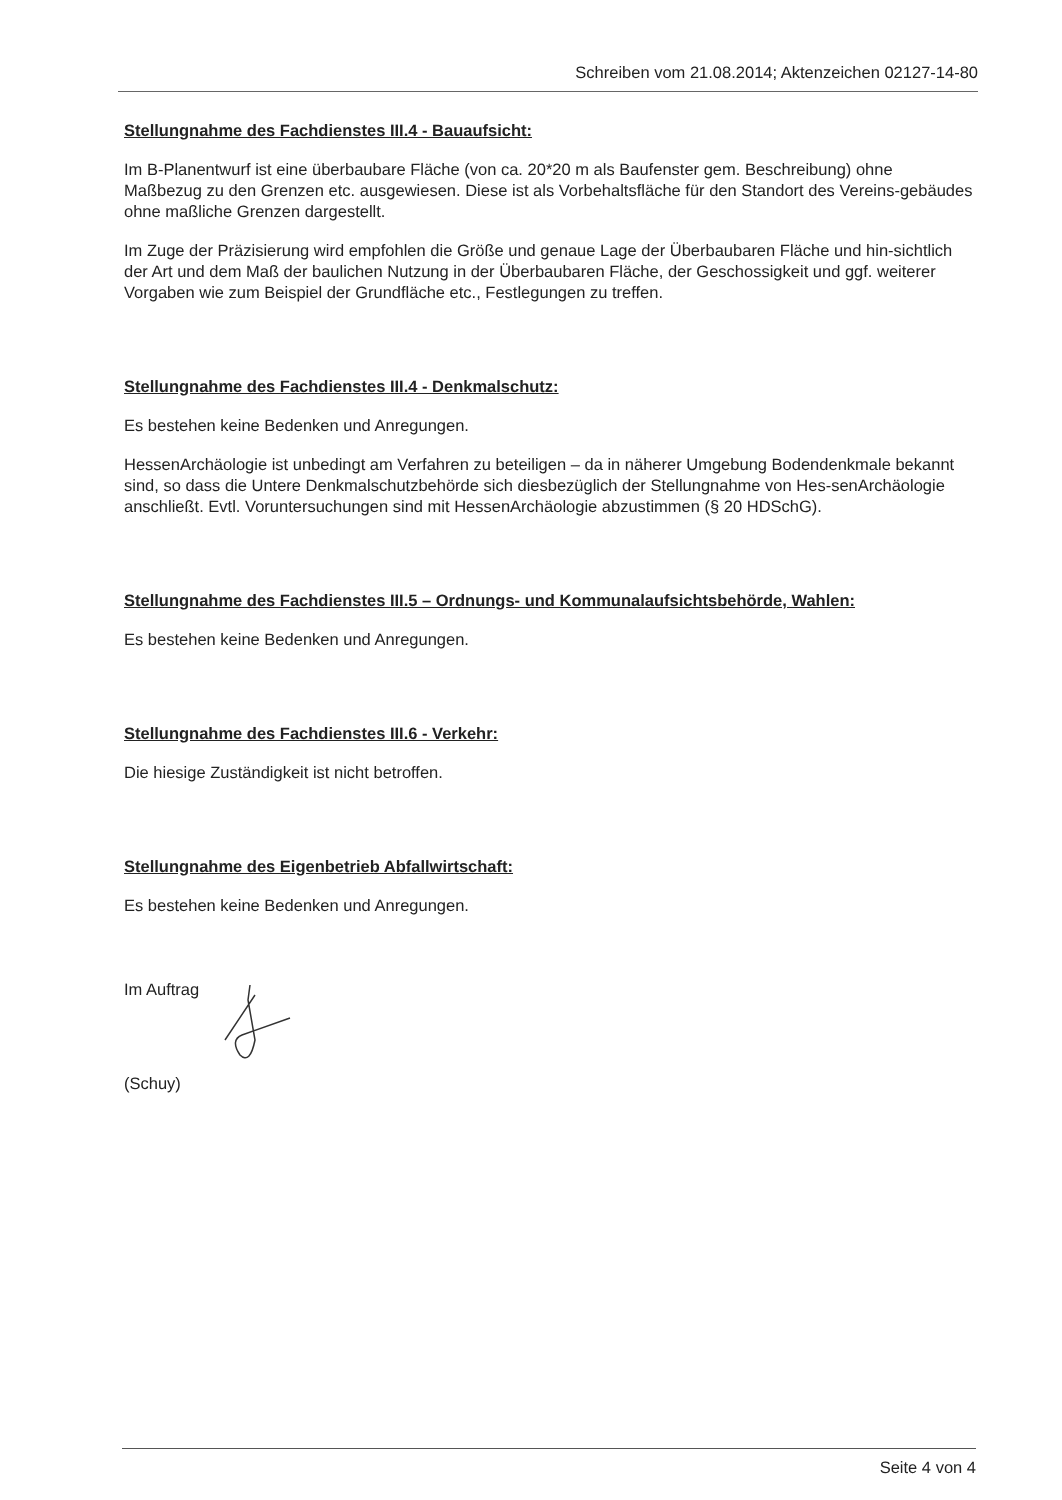Schreiben vom 21.08.2014; Aktenzeichen 02127-14-80
Stellungnahme des Fachdienstes III.4 - Bauaufsicht:
Im B-Planentwurf ist eine überbaubare Fläche (von ca. 20*20 m als Baufenster gem. Beschreibung) ohne Maßbezug zu den Grenzen etc. ausgewiesen. Diese ist als Vorbehaltsfläche für den Standort des Vereins-gebäudes ohne maßliche Grenzen dargestellt.
Im Zuge der Präzisierung wird empfohlen die Größe und genaue Lage der Überbaubaren Fläche und hin-sichtlich der Art und dem Maß der baulichen Nutzung in der Überbaubaren Fläche, der Geschossigkeit und ggf. weiterer Vorgaben wie zum Beispiel der Grundfläche etc., Festlegungen zu treffen.
Stellungnahme des Fachdienstes III.4 - Denkmalschutz:
Es bestehen keine Bedenken und Anregungen.
HessenArchäologie ist unbedingt am Verfahren zu beteiligen – da in näherer Umgebung Bodendenkmale bekannt sind, so dass die Untere Denkmalschutzbehörde sich diesbezüglich der Stellungnahme von Hes-senArchäologie anschließt. Evtl. Voruntersuchungen sind mit HessenArchäologie abzustimmen (§ 20 HDSchG).
Stellungnahme des Fachdienstes III.5 – Ordnungs- und Kommunalaufsichtsbehörde, Wahlen:
Es bestehen keine Bedenken und Anregungen.
Stellungnahme des Fachdienstes III.6 - Verkehr:
Die hiesige Zuständigkeit ist nicht betroffen.
Stellungnahme des Eigenbetrieb Abfallwirtschaft:
Es bestehen keine Bedenken und Anregungen.
Im Auftrag
(Schuy)
Seite 4 von 4